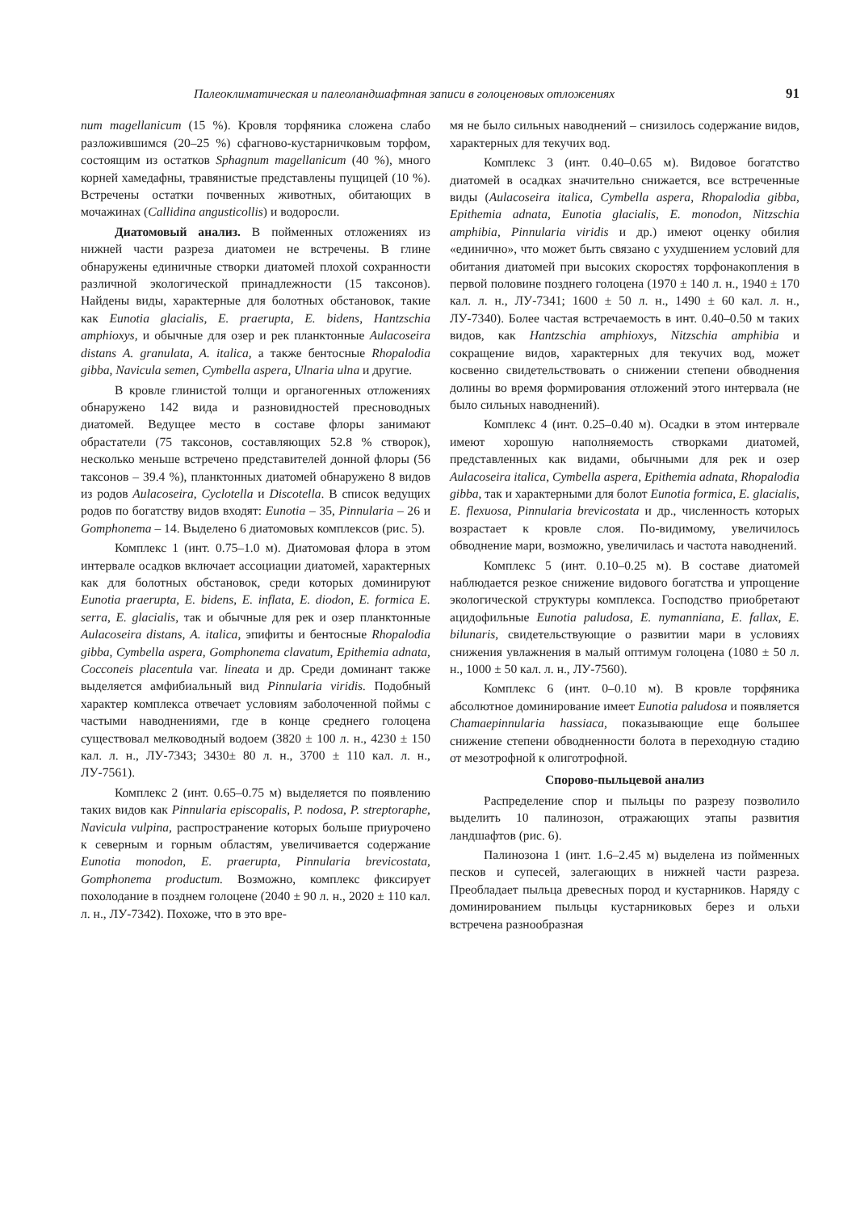Палеоклиматическая и палеоландшафтная записи в голоценовых отложениях 91
num magellanicum (15 %). Кровля торфяника сложена слабо разложившимся (20–25 %) сфагново-кустарничковым торфом, состоящим из остатков Sphagnum magellanicum (40 %), много корней хамедафны, травянистые представлены пущицей (10 %). Встречены остатки почвенных животных, обитающих в мочажинах (Callidina angusticollis) и водоросли.
Диатомовый анализ. В пойменных отложениях из нижней части разреза диатомеи не встречены. В глине обнаружены единичные створки диатомей плохой сохранности различной экологической принадлежности (15 таксонов). Найдены виды, характерные для болотных обстановок, такие как Eunotia glacialis, E. praerupta, E. bidens, Hantzschia amphioxys, и обычные для озер и рек планктонные Aulacoseira distans A. granulata, A. italica, а также бентосные Rhopalodia gibba, Navicula semen, Cymbella aspera, Ulnaria ulna и другие.
В кровле глинистой толщи и органогенных отложениях обнаружено 142 вида и разновидностей пресноводных диатомей. Ведущее место в составе флоры занимают обрастатели (75 таксонов, составляющих 52.8 % створок), несколько меньше встречено представителей донной флоры (56 таксонов – 39.4 %), планктонных диатомей обнаружено 8 видов из родов Aulacoseira, Cyclotella и Discotella. В список ведущих родов по богатству видов входят: Eunotia – 35, Pinnularia – 26 и Gomphonema – 14. Выделено 6 диатомовых комплексов (рис. 5).
Комплекс 1 (инт. 0.75–1.0 м). Диатомовая флора в этом интервале осадков включает ассоциации диатомей, характерных как для болотных обстановок, среди которых доминируют Eunotia praerupta, E. bidens, E. inflata, E. diodon, E. formica E. serra, E. glacialis, так и обычные для рек и озер планктонные Aulacoseira distans, A. italica, эпифиты и бентосные Rhopalodia gibba, Cymbella aspera, Gomphonema clavatum, Epithemia adnata, Cocconeis placentula var. lineata и др. Среди доминант также выделяется амфибиальный вид Pinnularia viridis. Подобный характер комплекса отвечает условиям заболоченной поймы с частыми наводнениями, где в конце среднего голоцена существовал мелководный водоем (3820 ± 100 л. н., 4230 ± 150 кал. л. н., ЛУ-7343; 3430± 80 л. н., 3700 ± 110 кал. л. н., ЛУ-7561).
Комплекс 2 (инт. 0.65–0.75 м) выделяется по появлению таких видов как Pinnularia episcopalis, P. nodosa, P. streptoraphe, Navicula vulpina, распространение которых больше приурочено к северным и горным областям, увеличивается содержание Eunotia monodon, E. praerupta, Pinnularia brevicostata, Gomphonema productum. Возможно, комплекс фиксирует похолодание в позднем голоцене (2040 ± 90 л. н., 2020 ± 110 кал. л. н., ЛУ-7342). Похоже, что в это вре-
мя не было сильных наводнений – снизилось содержание видов, характерных для текучих вод.
Комплекс 3 (инт. 0.40–0.65 м). Видовое богатство диатомей в осадках значительно снижается, все встреченные виды (Aulacoseira italica, Cymbella aspera, Rhopalodia gibba, Epithemia adnata, Eunotia glacialis, E. monodon, Nitzschia amphibia, Pinnularia viridis и др.) имеют оценку обилия «единично», что может быть связано с ухудшением условий для обитания диатомей при высоких скоростях торфонакопления в первой половине позднего голоцена (1970 ± 140 л. н., 1940 ± 170 кал. л. н., ЛУ-7341; 1600 ± 50 л. н., 1490 ± 60 кал. л. н., ЛУ-7340). Более частая встречаемость в инт. 0.40–0.50 м таких видов, как Hantzschia amphioxys, Nitzschia amphibia и сокращение видов, характерных для текучих вод, может косвенно свидетельствовать о снижении степени обводнения долины во время формирования отложений этого интервала (не было сильных наводнений).
Комплекс 4 (инт. 0.25–0.40 м). Осадки в этом интервале имеют хорошую наполняемость створками диатомей, представленных как видами, обычными для рек и озер Aulacoseira italica, Cymbella aspera, Epithemia adnata, Rhopalodia gibba, так и характерными для болот Eunotia formica, E. glacialis, E. flexuosa, Pinnularia brevicostata и др., численность которых возрастает к кровле слоя. По-видимому, увеличилось обводнение мари, возможно, увеличилась и частота наводнений.
Комплекс 5 (инт. 0.10–0.25 м). В составе диатомей наблюдается резкое снижение видового богатства и упрощение экологической структуры комплекса. Господство приобретают ацидофильные Eunotia paludosa, E. nymanniana, E. fallax, E. bilunaris, свидетельствующие о развитии мари в условиях снижения увлажнения в малый оптимум голоцена (1080 ± 50 л. н., 1000 ± 50 кал. л. н., ЛУ-7560).
Комплекс 6 (инт. 0–0.10 м). В кровле торфяника абсолютное доминирование имеет Eunotia paludosa и появляется Chamaepinnularia hassiaca, показывающие еще большее снижение степени обводненности болота в переходную стадию от мезотрофной к олиготрофной.
Спорово-пыльцевой анализ
Распределение спор и пыльцы по разрезу позволило выделить 10 палинозон, отражающих этапы развития ландшафтов (рис. 6).
Палинозона 1 (инт. 1.6–2.45 м) выделена из пойменных песков и супесей, залегающих в нижней части разреза. Преобладает пыльца древесных пород и кустарников. Наряду с доминированием пыльцы кустарниковых берез и ольхи встречена разнообразная